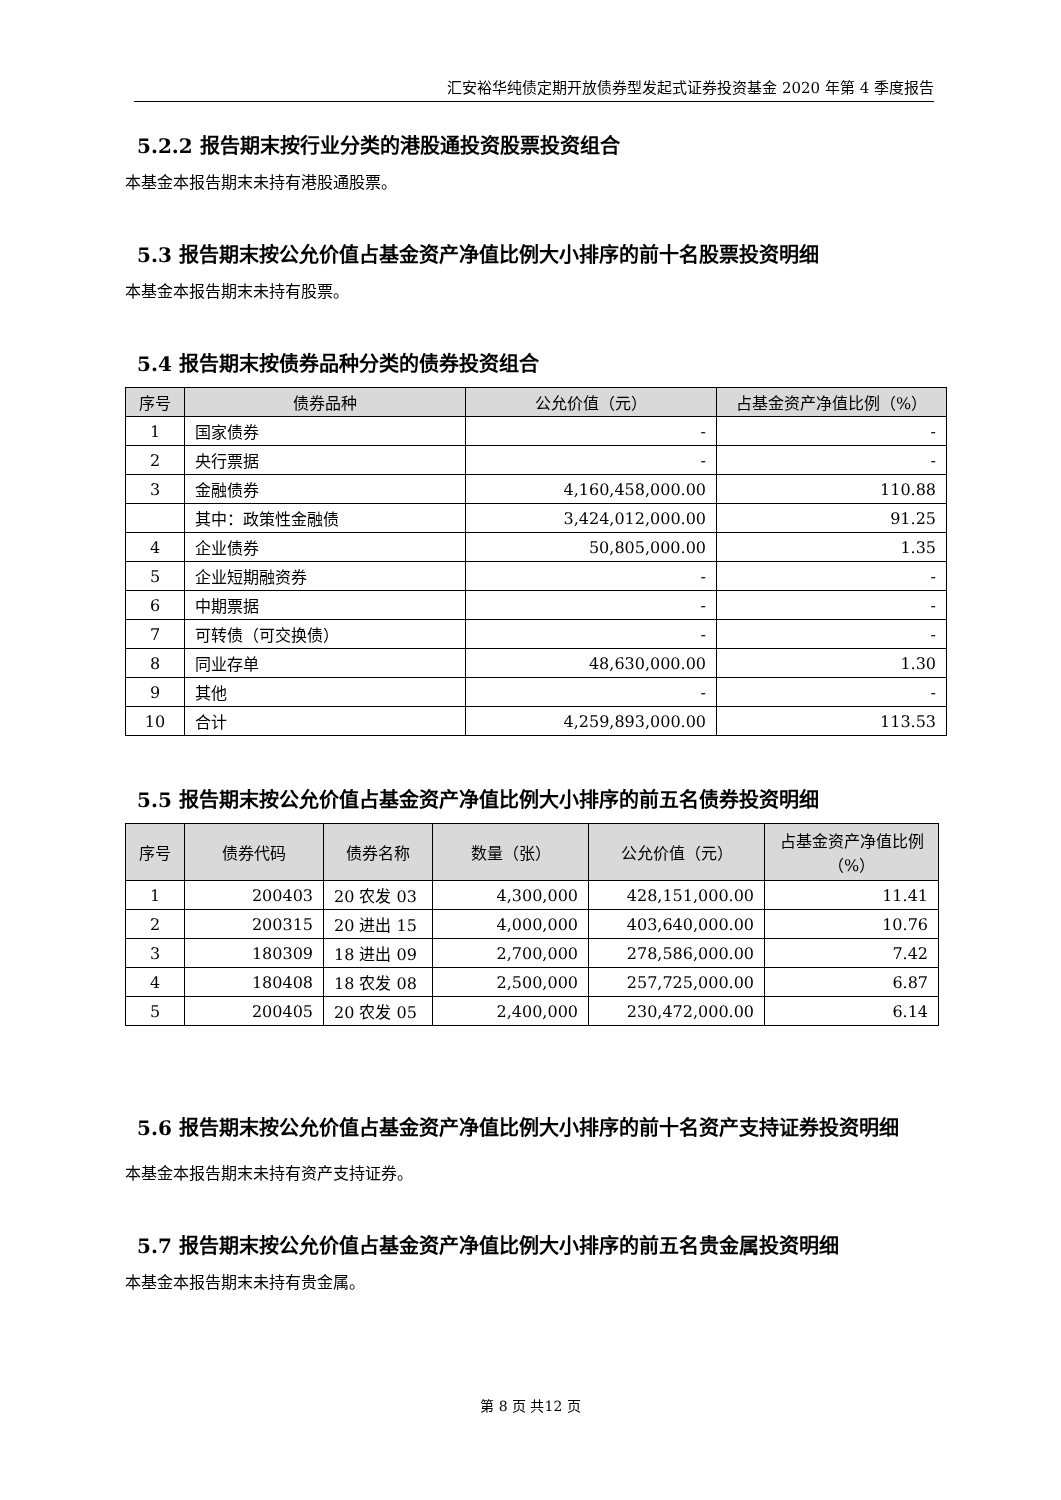汇安裕华纯债定期开放债券型发起式证券投资基金 2020 年第 4 季度报告
5.2.2 报告期末按行业分类的港股通投资股票投资组合
本基金本报告期末未持有港股通股票。
5.3 报告期末按公允价值占基金资产净值比例大小排序的前十名股票投资明细
本基金本报告期末未持有股票。
5.4 报告期末按债券品种分类的债券投资组合
| 序号 | 债券品种 | 公允价值（元） | 占基金资产净值比例（%） |
| --- | --- | --- | --- |
| 1 | 国家债券 | - | - |
| 2 | 央行票据 | - | - |
| 3 | 金融债券 | 4,160,458,000.00 | 110.88 |
| | 其中：政策性金融债 | 3,424,012,000.00 | 91.25 |
| 4 | 企业债券 | 50,805,000.00 | 1.35 |
| 5 | 企业短期融资券 | - | - |
| 6 | 中期票据 | - | - |
| 7 | 可转债（可交换债） | - | - |
| 8 | 同业存单 | 48,630,000.00 | 1.30 |
| 9 | 其他 | - | - |
| 10 | 合计 | 4,259,893,000.00 | 113.53 |
5.5 报告期末按公允价值占基金资产净值比例大小排序的前五名债券投资明细
| 序号 | 债券代码 | 债券名称 | 数量（张） | 公允价值（元） | 占基金资产净值比例（%） |
| --- | --- | --- | --- | --- | --- |
| 1 | 200403 | 20 农发 03 | 4,300,000 | 428,151,000.00 | 11.41 |
| 2 | 200315 | 20 进出 15 | 4,000,000 | 403,640,000.00 | 10.76 |
| 3 | 180309 | 18 进出 09 | 2,700,000 | 278,586,000.00 | 7.42 |
| 4 | 180408 | 18 农发 08 | 2,500,000 | 257,725,000.00 | 6.87 |
| 5 | 200405 | 20 农发 05 | 2,400,000 | 230,472,000.00 | 6.14 |
5.6 报告期末按公允价值占基金资产净值比例大小排序的前十名资产支持证券投资明细
本基金本报告期末未持有资产支持证券。
5.7 报告期末按公允价值占基金资产净值比例大小排序的前五名贵金属投资明细
本基金本报告期末未持有贵金属。
第 8 页 共12 页